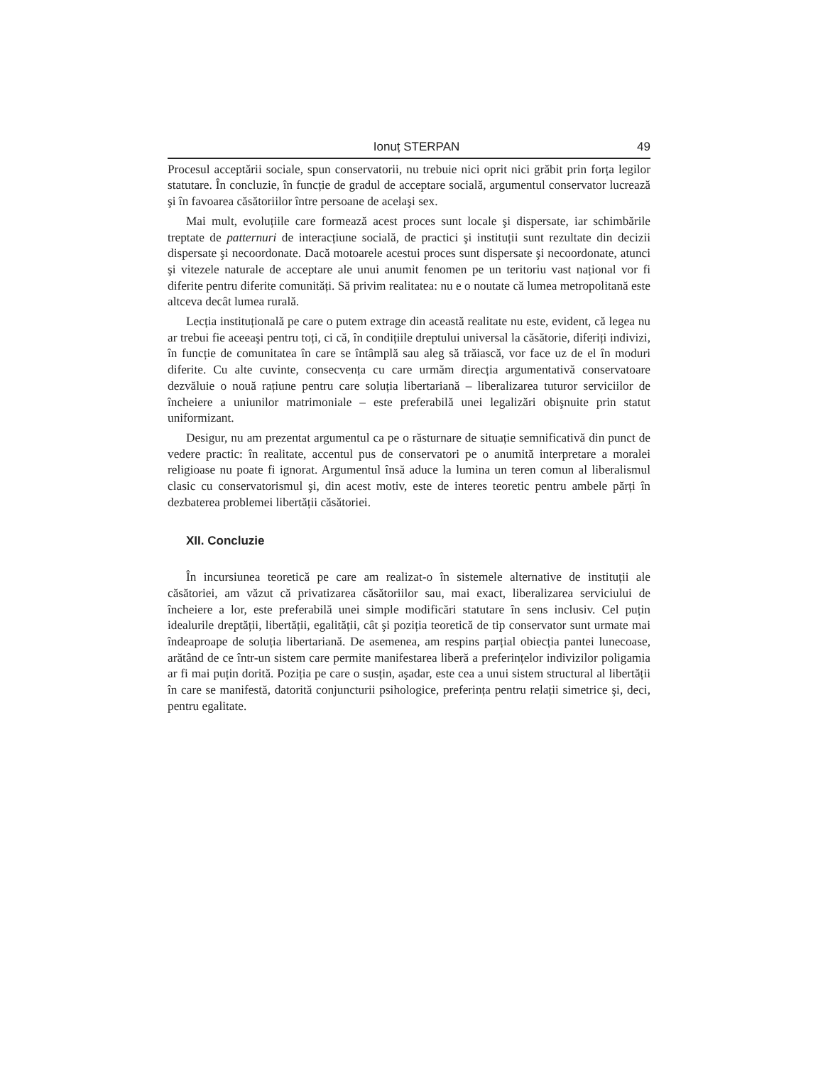Ionuț STERPAN 49
Procesul acceptării sociale, spun conservatorii, nu trebuie nici oprit nici grăbit prin forța legilor statutare. În concluzie, în funcție de gradul de acceptare socială, argumentul conservator lucrează şi în favoarea căsătoriilor între persoane de acelaşi sex.
Mai mult, evoluțiile care formează acest proces sunt locale şi dispersate, iar schimbările treptate de patternuri de interacțiune socială, de practici şi instituții sunt rezultate din decizii dispersate şi necoordonate. Dacă motoarele acestui proces sunt dispersate şi necoordonate, atunci şi vitezele naturale de acceptare ale unui anumit fenomen pe un teritoriu vast național vor fi diferite pentru diferite comunități. Să privim realitatea: nu e o noutate că lumea metropolitană este altceva decât lumea rurală.
Lecția instituțională pe care o putem extrage din această realitate nu este, evident, că legea nu ar trebui fie aceeaşi pentru toți, ci că, în condițiile dreptului universal la căsătorie, diferiți indivizi, în funcție de comunitatea în care se întâmplă sau aleg să trăiască, vor face uz de el în moduri diferite. Cu alte cuvinte, consecvența cu care urmăm direcția argumentativă conservatoare dezvăluie o nouă rațiune pentru care soluția libertariană – liberalizarea tuturor serviciilor de încheiere a uniunilor matrimoniale – este preferabilă unei legalizări obişnuite prin statut uniformizant.
Desigur, nu am prezentat argumentul ca pe o răsturnare de situație semnificativă din punct de vedere practic: în realitate, accentul pus de conservatori pe o anumită interpretare a moralei religioase nu poate fi ignorat. Argumentul însă aduce la lumina un teren comun al liberalismul clasic cu conservatorismul şi, din acest motiv, este de interes teoretic pentru ambele părți în dezbaterea problemei libertății căsătoriei.
XII. Concluzie
În incursiunea teoretică pe care am realizat-o în sistemele alternative de instituții ale căsătoriei, am văzut că privatizarea căsătoriilor sau, mai exact, liberalizarea serviciului de încheiere a lor, este preferabilă unei simple modificări statutare în sens inclusiv. Cel puțin idealurile dreptății, libertății, egalității, cât şi poziția teoretică de tip conservator sunt urmate mai îndeaproape de soluția libertariană. De asemenea, am respins parțial obiecția pantei lunecoase, arătând de ce într-un sistem care permite manifestarea liberă a preferințelor indivizilor poligamia ar fi mai puțin dorită. Poziția pe care o susțin, aşadar, este cea a unui sistem structural al libertății în care se manifestă, datorită conjuncturii psihologice, preferința pentru relații simetrice şi, deci, pentru egalitate.